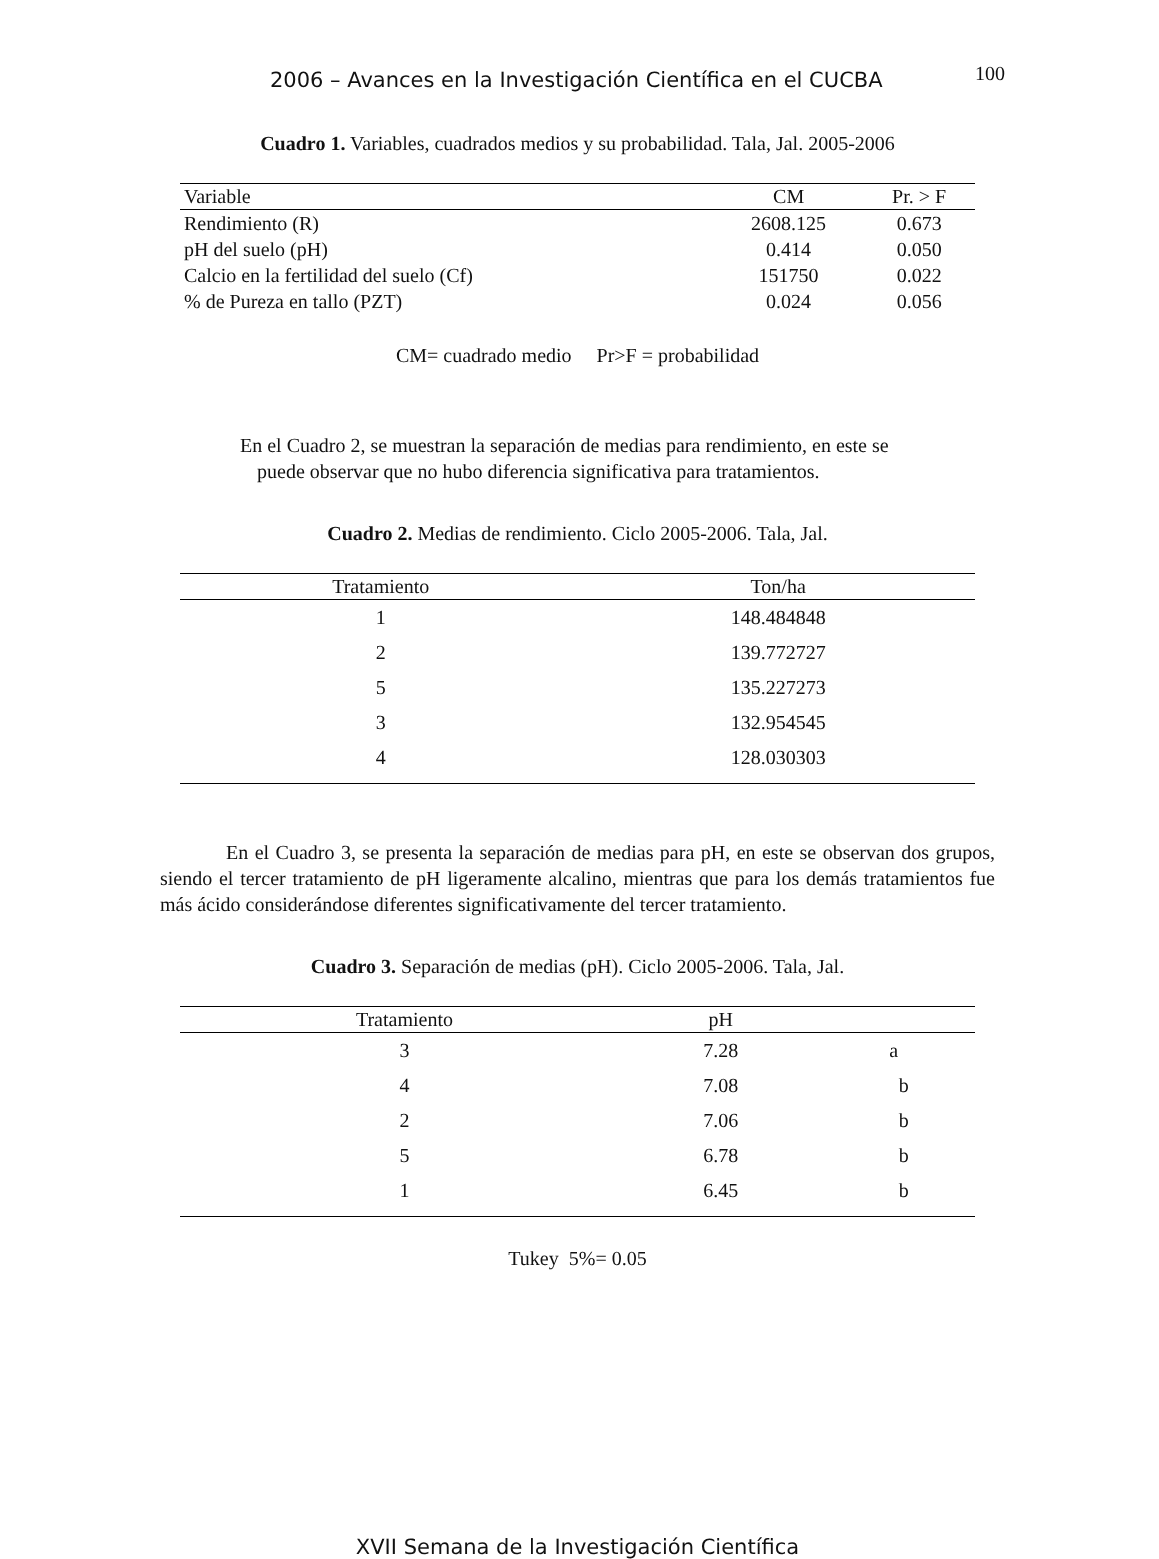2006 – Avances en la Investigación Científica en el CUCBA 100
Cuadro 1. Variables, cuadrados medios y su probabilidad. Tala, Jal. 2005-2006
| Variable | CM | Pr. > F |
| --- | --- | --- |
| Rendimiento (R) | 2608.125 | 0.673 |
| pH del suelo (pH) | 0.414 | 0.050 |
| Calcio en la fertilidad del suelo (Cf) | 151750 | 0.022 |
| % de Pureza en tallo (PZT) | 0.024 | 0.056 |
CM= cuadrado medio Pr>F = probabilidad
En el Cuadro 2, se muestran la separación de medias para rendimiento, en este se
puede observar que no hubo diferencia significativa para tratamientos.
Cuadro 2. Medias de rendimiento. Ciclo 2005-2006. Tala, Jal.
| Tratamiento | Ton/ha |
| --- | --- |
| 1 | 148.484848 |
| 2 | 139.772727 |
| 5 | 135.227273 |
| 3 | 132.954545 |
| 4 | 128.030303 |
En el Cuadro 3, se presenta la separación de medias para pH, en este se observan dos grupos, siendo el tercer tratamiento de pH ligeramente alcalino, mientras que para los demás tratamientos fue más ácido considerándose diferentes significativamente del tercer tratamiento.
Cuadro 3. Separación de medias (pH). Ciclo 2005-2006. Tala, Jal.
| Tratamiento | pH | |
| --- | --- | --- |
| 3 | 7.28 | a |
| 4 | 7.08 | b |
| 2 | 7.06 | b |
| 5 | 6.78 | b |
| 1 | 6.45 | b |
Tukey 5%= 0.05
XVII Semana de la Investigación Científica